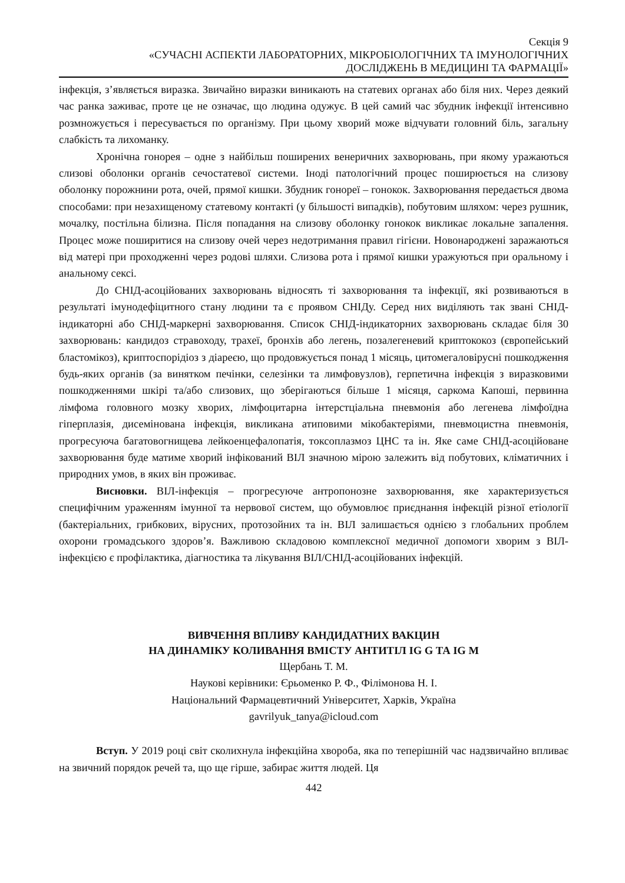Секція 9
«СУЧАСНІ АСПЕКТИ ЛАБОРАТОРНИХ, МІКРОБІОЛОГІЧНИХ ТА ІМУНОЛОГІЧНИХ
ДОСЛІДЖЕНЬ В МЕДИЦИНІ ТА ФАРМАЦІЇ»
інфекція, з’являється виразка. Звичайно виразки виникають на статевих органах або біля них. Через деякий час ранка заживає, проте це не означає, що людина одужує. В цей самий час збудник інфекції інтенсивно розмножується і пересувається по організму. При цьому хворий може відчувати головний біль, загальну слабкість та лихоманку.
Хронічна гонорея – одне з найбільш поширених венеричних захворювань, при якому уражаються слизові оболонки органів сечостатевої системи. Іноді патологічний процес поширюється на слизову оболонку порожнини рота, очей, прямої кишки. Збудник гонореї – гонокок. Захворювання передається двома способами: при незахищеному статевому контакті (у більшості випадків), побутовим шляхом: через рушник, мочалку, постільна білизна. Після попадання на слизову оболонку гонокок викликає локальне запалення. Процес може поширитися на слизову очей через недотримання правил гігієни. Новонароджені заражаються від матері при проходженні через родові шляхи. Слизова рота і прямої кишки уражуються при оральному і анальному сексі.
До СНІД-асоційованих захворювань відносять ті захворювання та інфекції, які розвиваються в результаті імунодефіцитного стану людини та є проявом СНІДу. Серед них виділяють так звані СНІД-індикаторні або СНІД-маркерні захворювання. Список СНІД-індикаторних захворювань складає біля 30 захворювань: кандидоз стравоходу, трахеї, бронхів або легень, позалегеневий криптококоз (європейський бластомікоз), криптоспорідіоз з діареєю, що продовжується понад 1 місяць, цитомегаловірусні пошкодження будь-яких органів (за винятком печінки, селезінки та лимфовузлов), герпетична інфекція з виразковими пошкодженнями шкірі та/або слизових, що зберігаються більше 1 місяця, саркома Капоші, первинна лімфома головного мозку хворих, лімфоцитарна інтерстціальна пневмонія або легенева лімфоїдна гіперплазія, дисемінована інфекція, викликана атиповими мікобактеріями, пневмоцистна пневмонія, прогресуюча багатовогнищева лейкоенцефалопатія, токсоплазмоз ЦНС та ін. Яке саме СНІД-асоційоване захворювання буде матиме хворий інфікований ВІЛ значною мірою залежить від побутових, кліматичних і природних умов, в яких він проживає.
Висновки. ВІЛ-інфекція – прогресуюче антропонозне захворювання, яке характеризується специфічним ураженням імунної та нервової систем, що обумовлює приєднання інфекцій різної етіології (бактеріальних, грибкових, вірусних, протозойних та ін. ВІЛ залишається однією з глобальних проблем охорони громадського здоров’я. Важливою складовою комплексної медичної допомоги хворим з ВІЛ-інфекцією є профілактика, діагностика та лікування ВІЛ/СНІД-асоційованих інфекцій.
ВИВЧЕННЯ ВПЛИВУ КАНДИДАТНИХ ВАКЦИН
НА ДИНАМІКУ КОЛИВАННЯ ВМІСТУ АНТИТІЛ IG G ТА IG M
Щербань Т. М.
Наукові керівники: Єрьоменко Р. Ф., Філімонова Н. І.
Національний Фармацевтичний Університет, Харків, Україна
gavrilyuk_tanya@icloud.com
Вступ. У 2019 році світ сколихнула інфекційна хвороба, яка по теперішній час надзвичайно впливає на звичний порядок речей та, що ще гірше, забирає життя людей. Ця
442